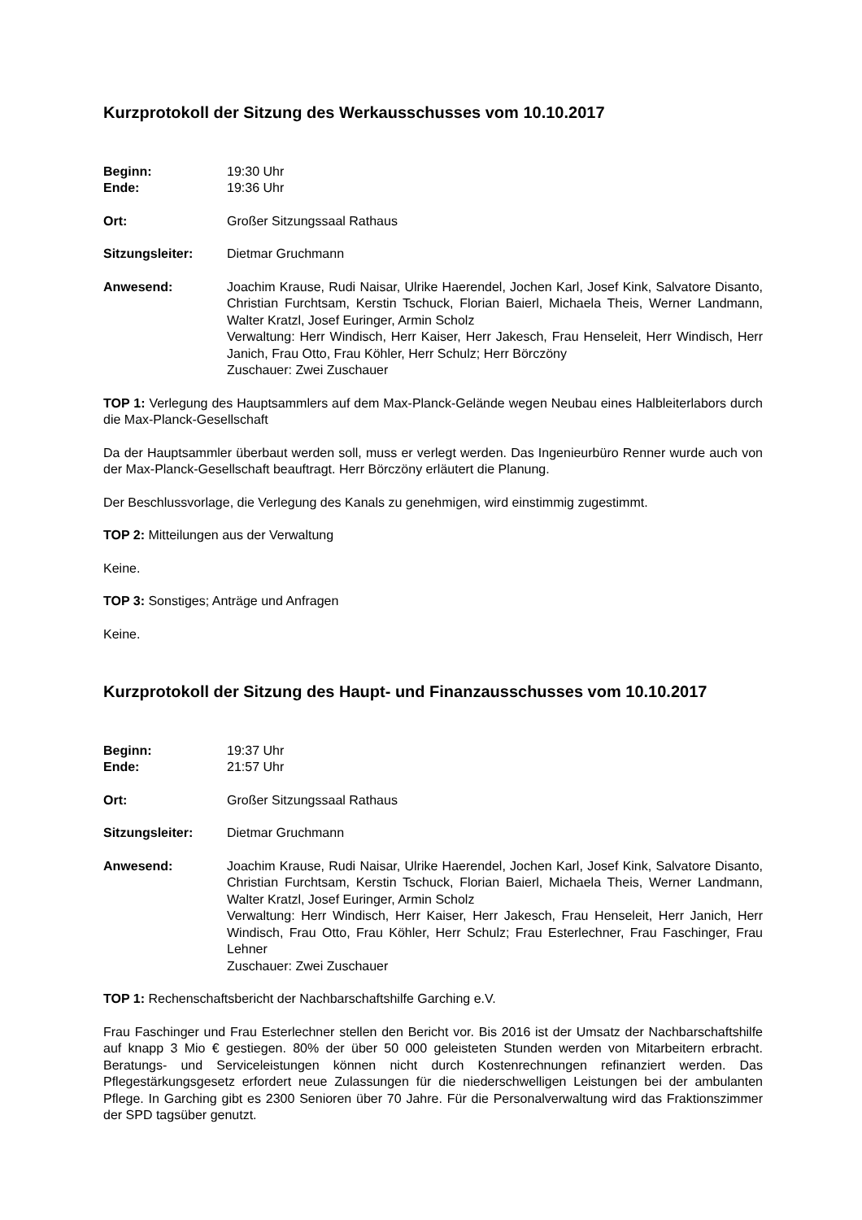Kurzprotokoll der Sitzung des Werkausschusses vom 10.10.2017
Beginn: 19:30 Uhr
Ende: 19:36 Uhr
Ort: Großer Sitzungssaal Rathaus
Sitzungsleiter: Dietmar Gruchmann
Anwesend: Joachim Krause, Rudi Naisar, Ulrike Haerendel, Jochen Karl, Josef Kink, Salvatore Disanto, Christian Furchtsam, Kerstin Tschuck, Florian Baierl, Michaela Theis, Werner Landmann, Walter Kratzl, Josef Euringer, Armin Scholz
Verwaltung: Herr Windisch, Herr Kaiser, Herr Jakesch, Frau Henseleit, Herr Windisch, Herr Janich, Frau Otto, Frau Köhler, Herr Schulz; Herr Börczöny
Zuschauer: Zwei Zuschauer
TOP 1: Verlegung des Hauptsammlers auf dem Max-Planck-Gelände wegen Neubau eines Halbleiterlabors durch die Max-Planck-Gesellschaft
Da der Hauptsammler überbaut werden soll, muss er verlegt werden. Das Ingenieurbüro Renner wurde auch von der Max-Planck-Gesellschaft beauftragt. Herr Börczöny erläutert die Planung.
Der Beschlussvorlage, die Verlegung des Kanals zu genehmigen, wird einstimmig zugestimmt.
TOP 2: Mitteilungen aus der Verwaltung
Keine.
TOP 3: Sonstiges; Anträge und Anfragen
Keine.
Kurzprotokoll der Sitzung des Haupt- und Finanzausschusses vom 10.10.2017
Beginn: 19:37 Uhr
Ende: 21:57 Uhr
Ort: Großer Sitzungssaal Rathaus
Sitzungsleiter: Dietmar Gruchmann
Anwesend: Joachim Krause, Rudi Naisar, Ulrike Haerendel, Jochen Karl, Josef Kink, Salvatore Disanto, Christian Furchtsam, Kerstin Tschuck, Florian Baierl, Michaela Theis, Werner Landmann, Walter Kratzl, Josef Euringer, Armin Scholz
Verwaltung: Herr Windisch, Herr Kaiser, Herr Jakesch, Frau Henseleit, Herr Janich, Herr Windisch, Frau Otto, Frau Köhler, Herr Schulz; Frau Esterlechner, Frau Faschinger, Frau Lehner
Zuschauer: Zwei Zuschauer
TOP 1: Rechenschaftsbericht der Nachbarschaftshilfe Garching e.V.
Frau Faschinger und Frau Esterlechner stellen den Bericht vor. Bis 2016 ist der Umsatz der Nachbarschaftshilfe auf knapp 3 Mio € gestiegen. 80% der über 50 000 geleisteten Stunden werden von Mitarbeitern erbracht. Beratungs- und Serviceleistungen können nicht durch Kostenrechnungen refinanziert werden. Das Pflegestärkungsgesetz erfordert neue Zulassungen für die niederschwelligen Leistungen bei der ambulanten Pflege. In Garching gibt es 2300 Senioren über 70 Jahre. Für die Personalverwaltung wird das Fraktionszimmer der SPD tagsüber genutzt.